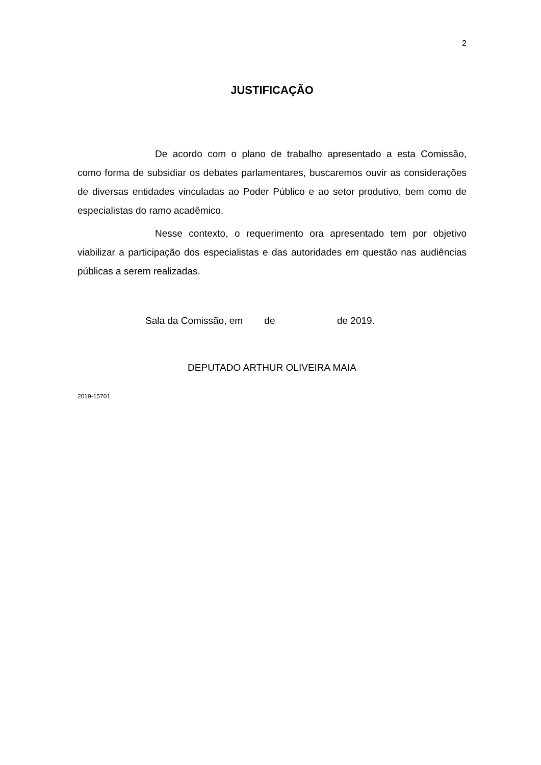2
JUSTIFICAÇÃO
De acordo com o plano de trabalho apresentado a esta Comissão, como forma de subsidiar os debates parlamentares, buscaremos ouvir as considerações de diversas entidades vinculadas ao Poder Público e ao setor produtivo, bem como de especialistas do ramo acadêmico.
Nesse contexto, o requerimento ora apresentado tem por objetivo viabilizar a participação dos especialistas e das autoridades em questão nas audiências públicas a serem realizadas.
Sala da Comissão, em de de 2019.
DEPUTADO ARTHUR OLIVEIRA MAIA
2019-15701